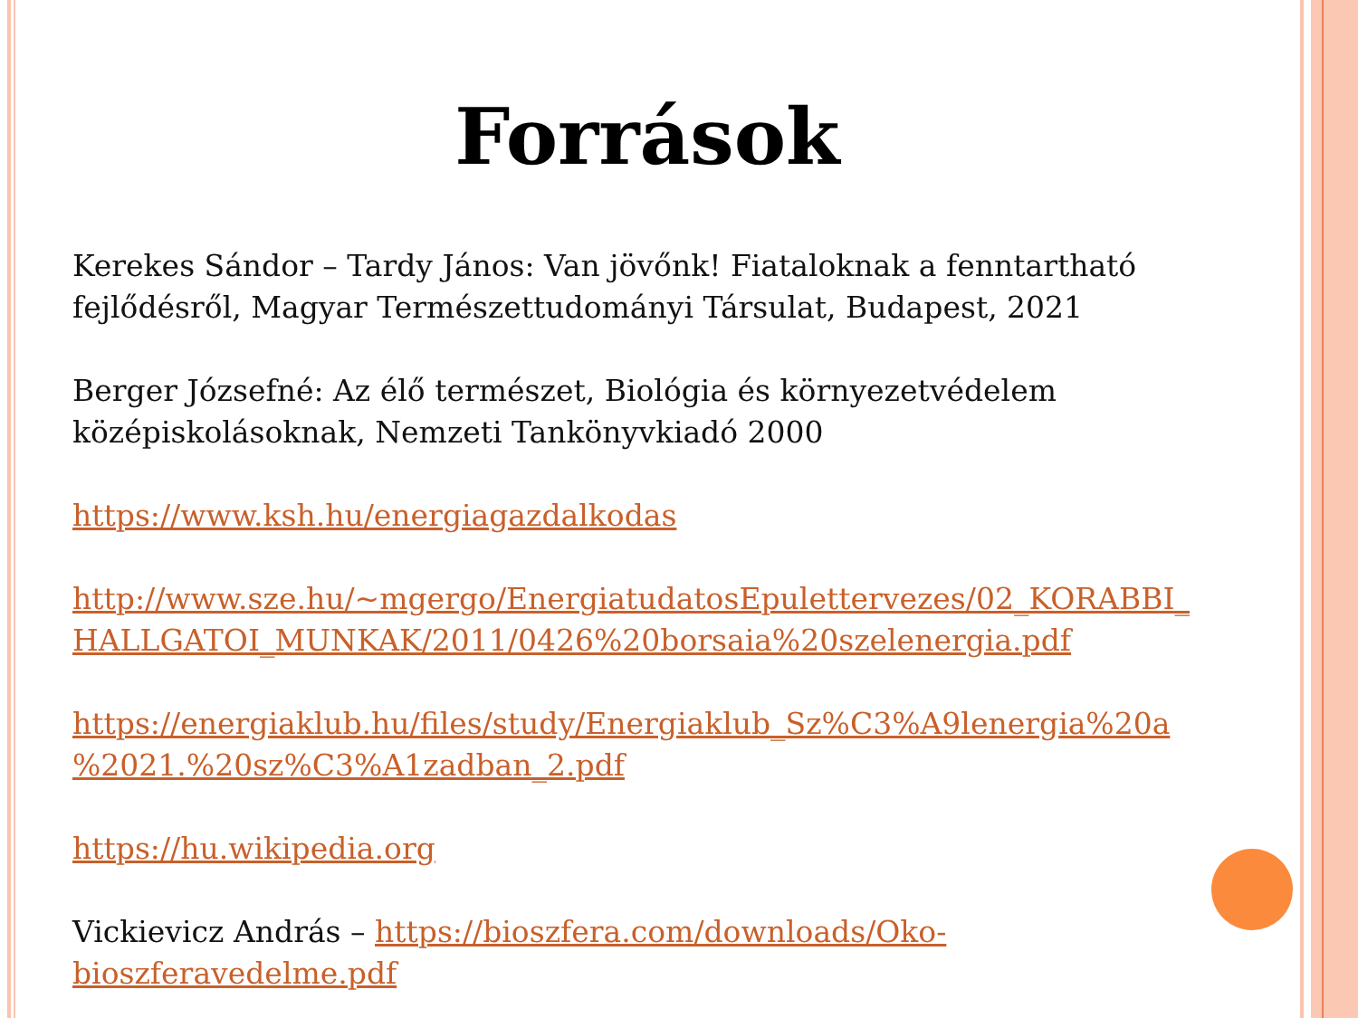Források
Kerekes Sándor – Tardy János: Van jövőnk! Fiataloknak a fenntartható fejlődésről, Magyar Természettudományi Társulat, Budapest, 2021
Berger Józsefné: Az élő természet, Biológia és környezetvédelem középiskolásoknak, Nemzeti Tankönyvkiadó 2000
https://www.ksh.hu/energiagazdalkodas
http://www.sze.hu/~mgergo/EnergiatudatosEpulettervezes/02_KORABBI_ HALLGATOI_MUNKAK/2011/0426%20borsaia%20szelenergia.pdf
https://energiaklub.hu/files/study/Energiaklub_Sz%C3%A9lenergia%20a %2021.%20sz%C3%A1zadban_2.pdf
https://hu.wikipedia.org
Vickievicz András – https://bioszfera.com/downloads/Oko-bioszferavedelme.pdf